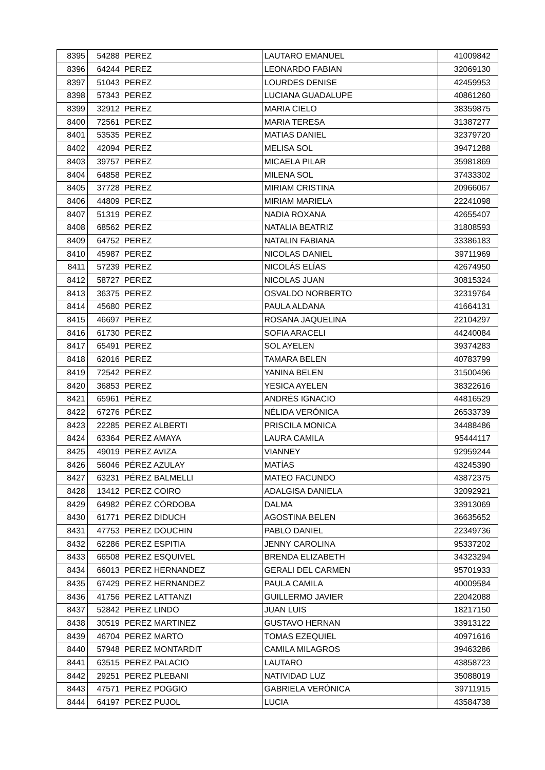| 8395 | 54288 | PEREZ | LAUTARO EMANUEL | 41009842 |
| 8396 | 64244 | PEREZ | LEONARDO FABIAN | 32069130 |
| 8397 | 51043 | PEREZ | LOURDES DENISE | 42459953 |
| 8398 | 57343 | PEREZ | LUCIANA GUADALUPE | 40861260 |
| 8399 | 32912 | PEREZ | MARIA CIELO | 38359875 |
| 8400 | 72561 | PEREZ | MARIA TERESA | 31387277 |
| 8401 | 53535 | PEREZ | MATIAS DANIEL | 32379720 |
| 8402 | 42094 | PEREZ | MELISA SOL | 39471288 |
| 8403 | 39757 | PEREZ | MICAELA PILAR | 35981869 |
| 8404 | 64858 | PEREZ | MILENA SOL | 37433302 |
| 8405 | 37728 | PEREZ | MIRIAM CRISTINA | 20966067 |
| 8406 | 44809 | PEREZ | MIRIAM MARIELA | 22241098 |
| 8407 | 51319 | PEREZ | NADIA ROXANA | 42655407 |
| 8408 | 68562 | PEREZ | NATALIA BEATRIZ | 31808593 |
| 8409 | 64752 | PEREZ | NATALIN FABIANA | 33386183 |
| 8410 | 45987 | PEREZ | NICOLAS DANIEL | 39711969 |
| 8411 | 57239 | PEREZ | NICOLÁS ELÍAS | 42674950 |
| 8412 | 58727 | PEREZ | NICOLAS JUAN | 30815324 |
| 8413 | 36375 | PEREZ | OSVALDO NORBERTO | 32319764 |
| 8414 | 45680 | PEREZ | PAULA ALDANA | 41664131 |
| 8415 | 46697 | PEREZ | ROSANA JAQUELINA | 22104297 |
| 8416 | 61730 | PEREZ | SOFIA ARACELI | 44240084 |
| 8417 | 65491 | PEREZ | SOL AYELEN | 39374283 |
| 8418 | 62016 | PEREZ | TAMARA BELEN | 40783799 |
| 8419 | 72542 | PEREZ | YANINA BELEN | 31500496 |
| 8420 | 36853 | PEREZ | YESICA AYELEN | 38322616 |
| 8421 | 65961 | PÉREZ | ANDRÉS IGNACIO | 44816529 |
| 8422 | 67276 | PÉREZ | NÉLIDA VERÓNICA | 26533739 |
| 8423 | 22285 | PEREZ ALBERTI | PRISCILA MONICA | 34488486 |
| 8424 | 63364 | PEREZ AMAYA | LAURA CAMILA | 95444117 |
| 8425 | 49019 | PEREZ AVIZA | VIANNEY | 92959244 |
| 8426 | 56046 | PÉREZ AZULAY | MATÍAS | 43245390 |
| 8427 | 63231 | PÉREZ BALMELLI | MATEO FACUNDO | 43872375 |
| 8428 | 13412 | PEREZ COIRO | ADALGISA DANIELA | 32092921 |
| 8429 | 64982 | PÉREZ CÓRDOBA | DALMA | 33913069 |
| 8430 | 61771 | PEREZ DIDUCH | AGOSTINA BELEN | 36635652 |
| 8431 | 47753 | PEREZ DOUCHIN | PABLO DANIEL | 22349736 |
| 8432 | 62286 | PEREZ ESPITIA | JENNY CAROLINA | 95337202 |
| 8433 | 66508 | PEREZ ESQUIVEL | BRENDA ELIZABETH | 34323294 |
| 8434 | 66013 | PEREZ HERNANDEZ | GERALI DEL CARMEN | 95701933 |
| 8435 | 67429 | PEREZ HERNANDEZ | PAULA CAMILA | 40009584 |
| 8436 | 41756 | PEREZ LATTANZI | GUILLERMO JAVIER | 22042088 |
| 8437 | 52842 | PEREZ LINDO | JUAN LUIS | 18217150 |
| 8438 | 30519 | PEREZ MARTINEZ | GUSTAVO HERNAN | 33913122 |
| 8439 | 46704 | PEREZ MARTO | TOMAS EZEQUIEL | 40971616 |
| 8440 | 57948 | PEREZ MONTARDIT | CAMILA MILAGROS | 39463286 |
| 8441 | 63515 | PEREZ PALACIO | LAUTARO | 43858723 |
| 8442 | 29251 | PEREZ PLEBANI | NATIVIDAD LUZ | 35088019 |
| 8443 | 47571 | PEREZ POGGIO | GABRIELA VERÓNICA | 39711915 |
| 8444 | 64197 | PEREZ PUJOL | LUCIA | 43584738 |